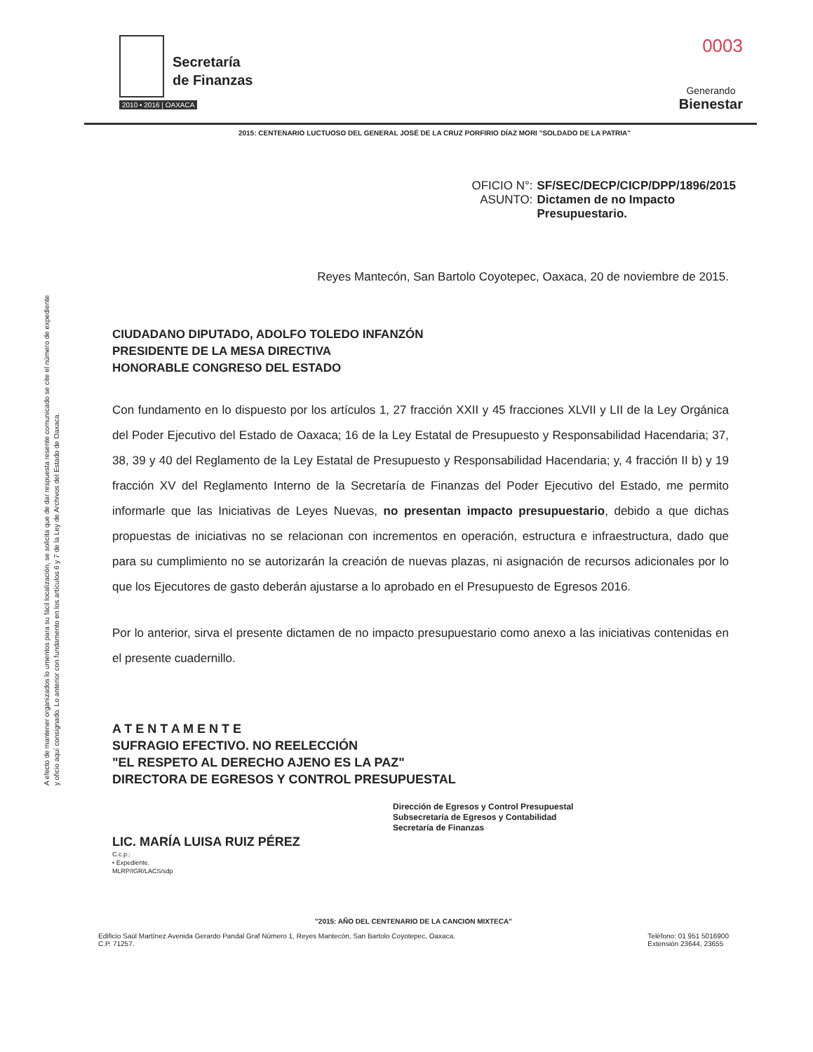Secretaría
de Finanzas
2010 • 2016 | OAXACA
0003
Generando
Bienestar
2015: CENTENARIO LUCTUOSO DEL GENERAL JOSÉ DE LA CRUZ PORFIRIO DÍAZ MORI "SOLDADO DE LA PATRIA"
OFICIO N°:
SF/SEC/DECP/CICP/DPP/1896/2015
ASUNTO:
Dictamen de no Impacto
Presupuestario.
Reyes Mantecón, San Bartolo Coyotepec, Oaxaca, 20 de noviembre de 2015.
A efecto de mantener organizados lo umentos para su fácil localización, se solicita que de dar respuesta resente comunicado se cite el número de expediente y oficio aquí consignado. Lo anterior con fundamento en los artículos 6 y 7 de la Ley de Archivos del Estado de Oaxaca.
CIUDADANO DIPUTADO, ADOLFO TOLEDO INFANZÓN
PRESIDENTE DE LA MESA DIRECTIVA
HONORABLE CONGRESO DEL ESTADO
Con fundamento en lo dispuesto por los artículos 1, 27 fracción XXII y 45 fracciones XLVII y LII de la Ley Orgánica del Poder Ejecutivo del Estado de Oaxaca; 16 de la Ley Estatal de Presupuesto y Responsabilidad Hacendaria; 37, 38, 39 y 40 del Reglamento de la Ley Estatal de Presupuesto y Responsabilidad Hacendaria; y, 4 fracción II b) y 19 fracción XV del Reglamento Interno de la Secretaría de Finanzas del Poder Ejecutivo del Estado, me permito informarle que las Iniciativas de Leyes Nuevas, no presentan impacto presupuestario, debido a que dichas propuestas de iniciativas no se relacionan con incrementos en operación, estructura e infraestructura, dado que para su cumplimiento no se autorizarán la creación de nuevas plazas, ni asignación de recursos adicionales por lo que los Ejecutores de gasto deberán ajustarse a lo aprobado en el Presupuesto de Egresos 2016.
Por lo anterior, sirva el presente dictamen de no impacto presupuestario como anexo a las iniciativas contenidas en el presente cuadernillo.
A T E N T A M E N T E
SUFRAGIO EFECTIVO. NO REELECCIÓN
"EL RESPETO AL DERECHO AJENO ES LA PAZ"
DIRECTORA DE EGRESOS Y CONTROL PRESUPUESTAL
Dirección de Egresos y Control Presupuestal
Subsecretaría de Egresos y Contabilidad
Secretaría de Finanzas
LIC. MARÍA LUISA RUIZ PÉREZ
C.c.p.:
• Expediente.
MLRP/IGR/LACS/sdp
"2015: AÑO DEL CENTENARIO DE LA CANCION MIXTECA"
Edificio Saúl Martínez Avenida Gerardo Pandal Graf Número 1, Reyes Mantecón, San Bartolo Coyotepec, Oaxaca.
C.P. 71257.
Teléfono: 01 951 5016900
Extensión 23644, 23655